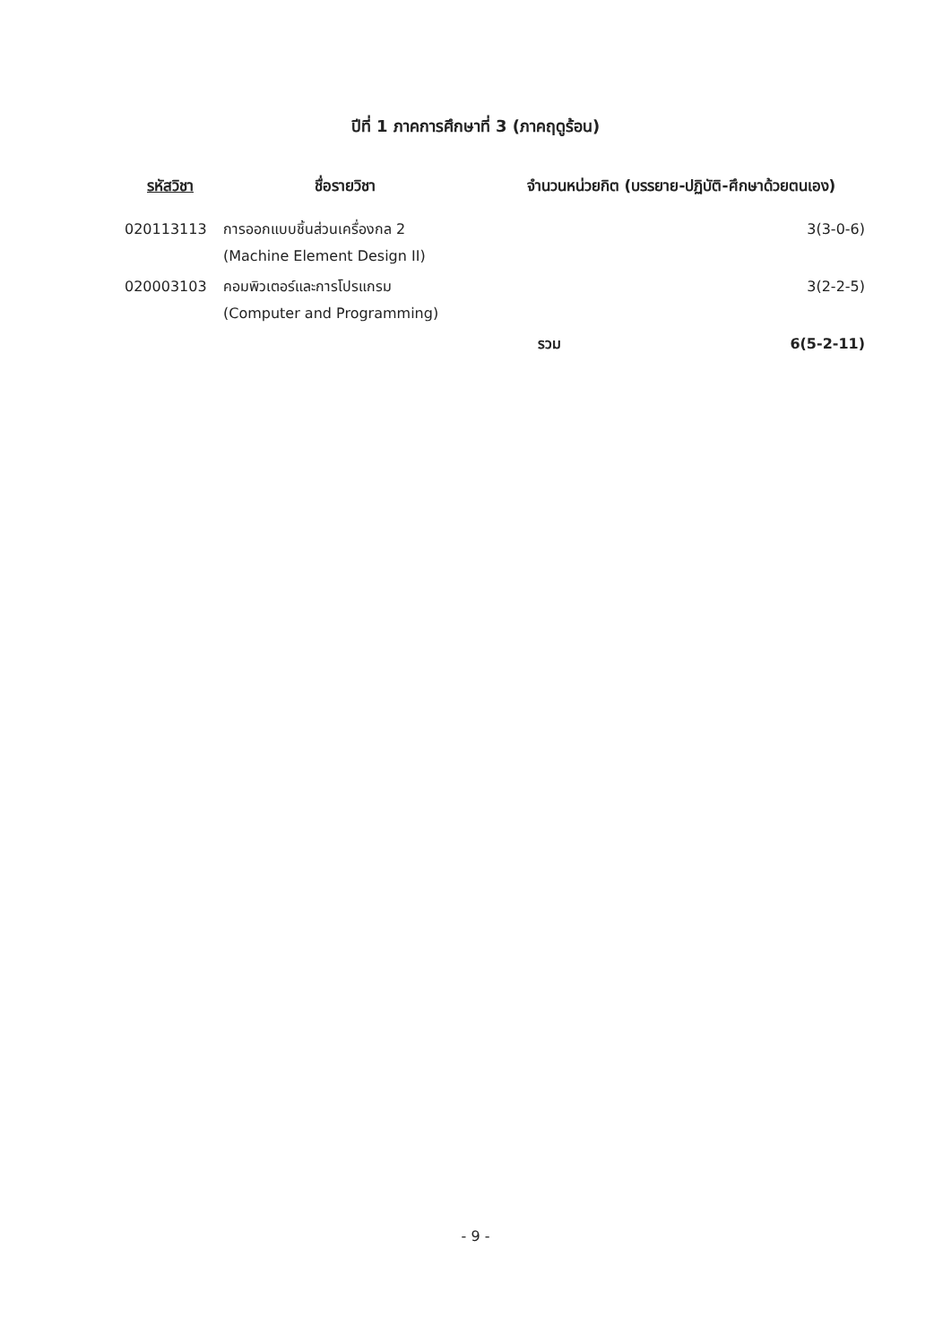ปีที่ 1 ภาคการศึกษาที่ 3 (ภาคฤดูร้อน)
| รหัสวิชา | ชื่อรายวิชา | จำนวนหน่วยกิต (บรรยาย-ปฏิบัติ-ศึกษาด้วยตนเอง) | |
| --- | --- | --- | --- |
| 020113113 | การออกแบบชิ้นส่วนเครื่องกล 2 (Machine Element Design II) | | 3(3-0-6) |
| 020003103 | คอมพิวเตอร์และการโปรแกรม (Computer and Programming) | | 3(2-2-5) |
| | | รวม | 6(5-2-11) |
- 9 -